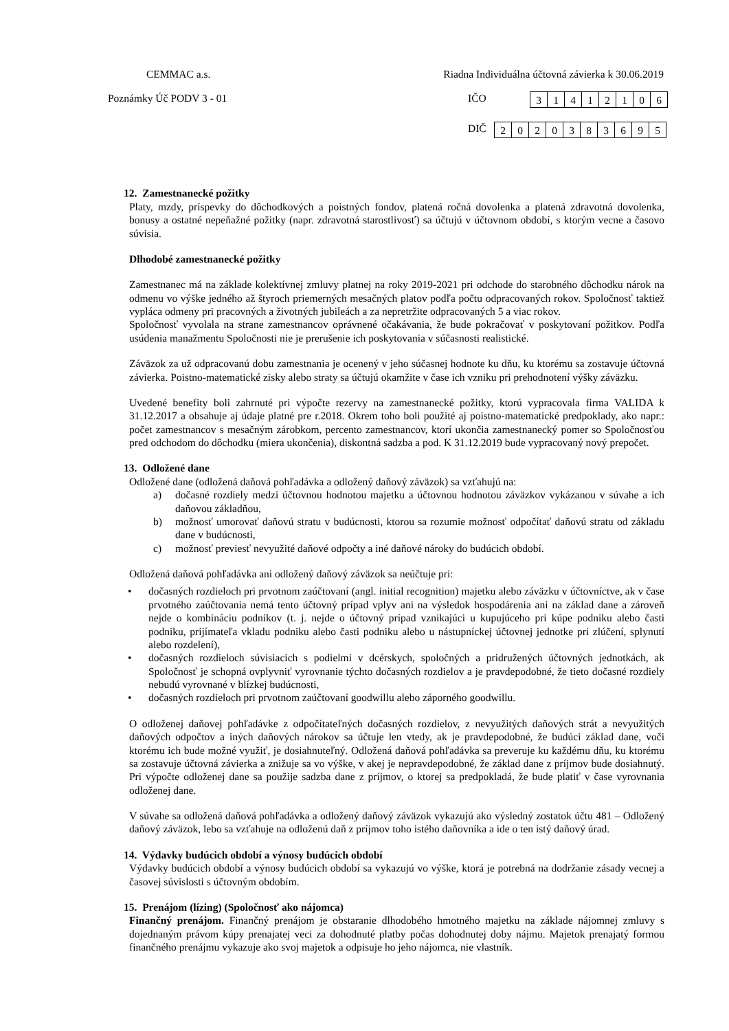CEMMAC a.s. Riadna Individuálna účtovná závierka k 30.06.2019
Poznámky Úč PODV 3 - 01 IČO
| 3 | 1 | 4 | 1 | 2 | 1 | 0 | 6 |
DIČ
| 2 | 0 | 2 | 0 | 3 | 8 | 3 | 6 | 9 | 5 |
12. Zamestnanecké požitky
Platy, mzdy, príspevky do dôchodkových a poistných fondov, platená ročná dovolenka a platená zdravotná dovolenka, bonusy a ostatné nepeňažné požitky (napr. zdravotná starostlivosť) sa účtujú v účtovnom období, s ktorým vecne a časovo súvisia.
Dlhodobé zamestnanecké požitky
Zamestnanec má na základe kolektívnej zmluvy platnej na roky 2019-2021 pri odchode do starobného dôchodku nárok na odmenu vo výške jedného až štyroch priemerných mesačných platov podľa počtu odpracovaných rokov. Spoločnosť taktiež vypláca odmeny pri pracovných a životných jubileách a za nepretržite odpracovaných 5 a viac rokov.
Spoločnosť vyvolala na strane zamestnancov oprávnené očakávania, že bude pokračovať v poskytovaní požitkov. Podľa usúdenia manažmentu Spoločnosti nie je prerušenie ich poskytovania v súčasnosti realistické.
Záväzok za už odpracovanú dobu zamestnania je ocenený v jeho súčasnej hodnote ku dňu, ku ktorému sa zostavuje účtovná závierka. Poistno-matematické zisky alebo straty sa účtujú okamžite v čase ich vzniku pri prehodnotení výšky záväzku.
Uvedené benefity boli zahrnuté pri výpočte rezervy na zamestnanecké požitky, ktorú vypracovala firma VALIDA k 31.12.2017 a obsahuje aj údaje platné pre r.2018. Okrem toho boli použité aj poistno-matematické predpoklady, ako napr.: počet zamestnancov s mesačným zárobkom, percento zamestnancov, ktorí ukončia zamestnanecký pomer so Spoločnosťou pred odchodom do dôchodku (miera ukončenia), diskontná sadzba a pod. K 31.12.2019 bude vypracovaný nový prepočet.
13. Odložené dane
Odložené dane (odložená daňová pohľadávka a odložený daňový záväzok) sa vzťahujú na:
a) dočasné rozdiely medzi účtovnou hodnotou majetku a účtovnou hodnotou záväzkov vykázanou v súvahe a ich daňovou základňou,
b) možnosť umorovať daňovú stratu v budúcnosti, ktorou sa rozumie možnosť odpočítať daňovú stratu od základu dane v budúcnosti,
c) možnosť previesť nevyužité daňové odpočty a iné daňové nároky do budúcich období.
Odložená daňová pohľadávka ani odložený daňový záväzok sa neúčtuje pri:
• dočasných rozdieloch pri prvotnom zaúčtovaní (angl. initial recognition) majetku alebo záväzku v účtovníctve, ak v čase prvotného zaúčtovania nemá tento účtovný prípad vplyv ani na výsledok hospodárenia ani na základ dane a zároveň nejde o kombináciu podnikov (t. j. nejde o účtovný prípad vznikajúci u kupujúceho pri kúpe podniku alebo časti podniku, prijímateľa vkladu podniku alebo časti podniku alebo u nástupníckej účtovnej jednotke pri zlúčení, splynutí alebo rozdelení),
• dočasných rozdieloch súvisiacich s podielmi v dcérskych, spoločných a pridružených účtovných jednotkách, ak Spoločnosť je schopná ovplyvniť vyrovnanie týchto dočasných rozdielov a je pravdepodobné, že tieto dočasné rozdiely nebudú vyrovnané v blízkej budúcnosti,
• dočasných rozdieloch pri prvotnom zaúčtovaní goodwillu alebo záporného goodwillu.
O odloženej daňovej pohľadávke z odpočítateľných dočasných rozdielov, z nevyužitých daňových strát a nevyužitých daňových odpočtov a iných daňových nárokov sa účtuje len vtedy, ak je pravdepodobné, že budúci základ dane, voči ktorému ich bude možné využiť, je dosiahnuteľný. Odložená daňová pohľadávka sa preveruje ku každému dňu, ku ktorému sa zostavuje účtovná závierka a znižuje sa vo výške, v akej je nepravdepodobné, že základ dane z príjmov bude dosiahnutý. Pri výpočte odloženej dane sa použije sadzba dane z príjmov, o ktorej sa predpokladá, že bude platiť v čase vyrovnania odloženej dane.
V súvahe sa odložená daňová pohľadávka a odložený daňový záväzok vykazujú ako výsledný zostatok účtu 481 – Odložený daňový záväzok, lebo sa vzťahuje na odloženú daň z príjmov toho istého daňovníka a ide o ten istý daňový úrad.
14. Výdavky budúcich období a výnosy budúcich období
Výdavky budúcich období a výnosy budúcich období sa vykazujú vo výške, ktorá je potrebná na dodržanie zásady vecnej a časovej súvislosti s účtovným obdobím.
15. Prenájom (lízing) (Spoločnosť ako nájomca)
Finančný prenájom. Finančný prenájom je obstaranie dlhodobého hmotného majetku na základe nájomnej zmluvy s dojednaným právom kúpy prenajatej veci za dohodnuté platby počas dohodnutej doby nájmu. Majetok prenajatý formou finančného prenájmu vykazuje ako svoj majetok a odpisuje ho jeho nájomca, nie vlastník.